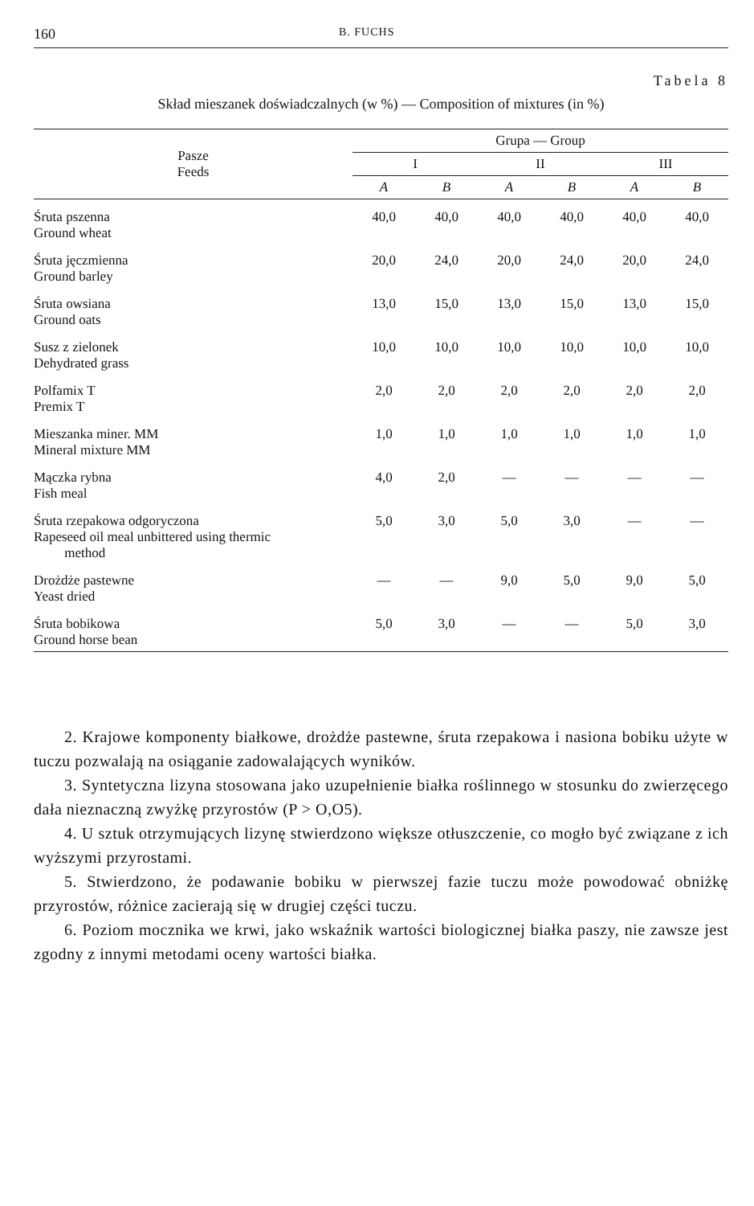160 B. FUCHS
Tabela 8
Skład mieszanek doświadczalnych (w %) — Composition of mixtures (in %)
| Pasze Feeds | Grupa — Group | | | | | |
| --- | --- | --- | --- | --- | --- | --- |
| | I | | II | | III | |
| | A | B | A | B | A | B |
| Śruta pszenna Ground wheat | 40,0 | 40,0 | 40,0 | 40,0 | 40,0 | 40,0 |
| Śruta jęczmienna Ground barley | 20,0 | 24,0 | 20,0 | 24,0 | 20,0 | 24,0 |
| Śruta owsiana Ground oats | 13,0 | 15,0 | 13,0 | 15,0 | 13,0 | 15,0 |
| Susz z zielonek Dehydrated grass | 10,0 | 10,0 | 10,0 | 10,0 | 10,0 | 10,0 |
| Polfamix T Premix T | 2,0 | 2,0 | 2,0 | 2,0 | 2,0 | 2,0 |
| Mieszanka miner. MM Mineral mixture MM | 1,0 | 1,0 | 1,0 | 1,0 | 1,0 | 1,0 |
| Mączka rybna Fish meal | 4,0 | 2,0 | — | — | — | — |
| Śruta rzepakowa odgoryczona Rapeseed oil meal unbittered using thermic method | 5,0 | 3,0 | 5,0 | 3,0 | — | — |
| Drożdże pastewne Yeast dried | — | — | 9,0 | 5,0 | 9,0 | 5,0 |
| Śruta bobikowa Ground horse bean | 5,0 | 3,0 | — | — | 5,0 | 3,0 |
2. Krajowe komponenty białkowe, drożdże pastewne, śruta rzepakowa i nasiona bobiku użyte w tuczu pozwalają na osiąganie zadowalających wyników.
3. Syntetyczna lizyna stosowana jako uzupełnienie białka roślinnego w stosunku do zwierzęcego dała nieznaczną zwyżkę przyrostów (P > O,O5).
4. U sztuk otrzymujących lizynę stwierdzono większe otłuszczenie, co mogło być związane z ich wyższymi przyrostami.
5. Stwierdzono, że podawanie bobiku w pierwszej fazie tuczu może powodować obniżkę przyrostów, różnice zacierają się w drugiej części tuczu.
6. Poziom mocznika we krwi, jako wskaźnik wartości biologicznej białka paszy, nie zawsze jest zgodny z innymi metodami oceny wartości białka.